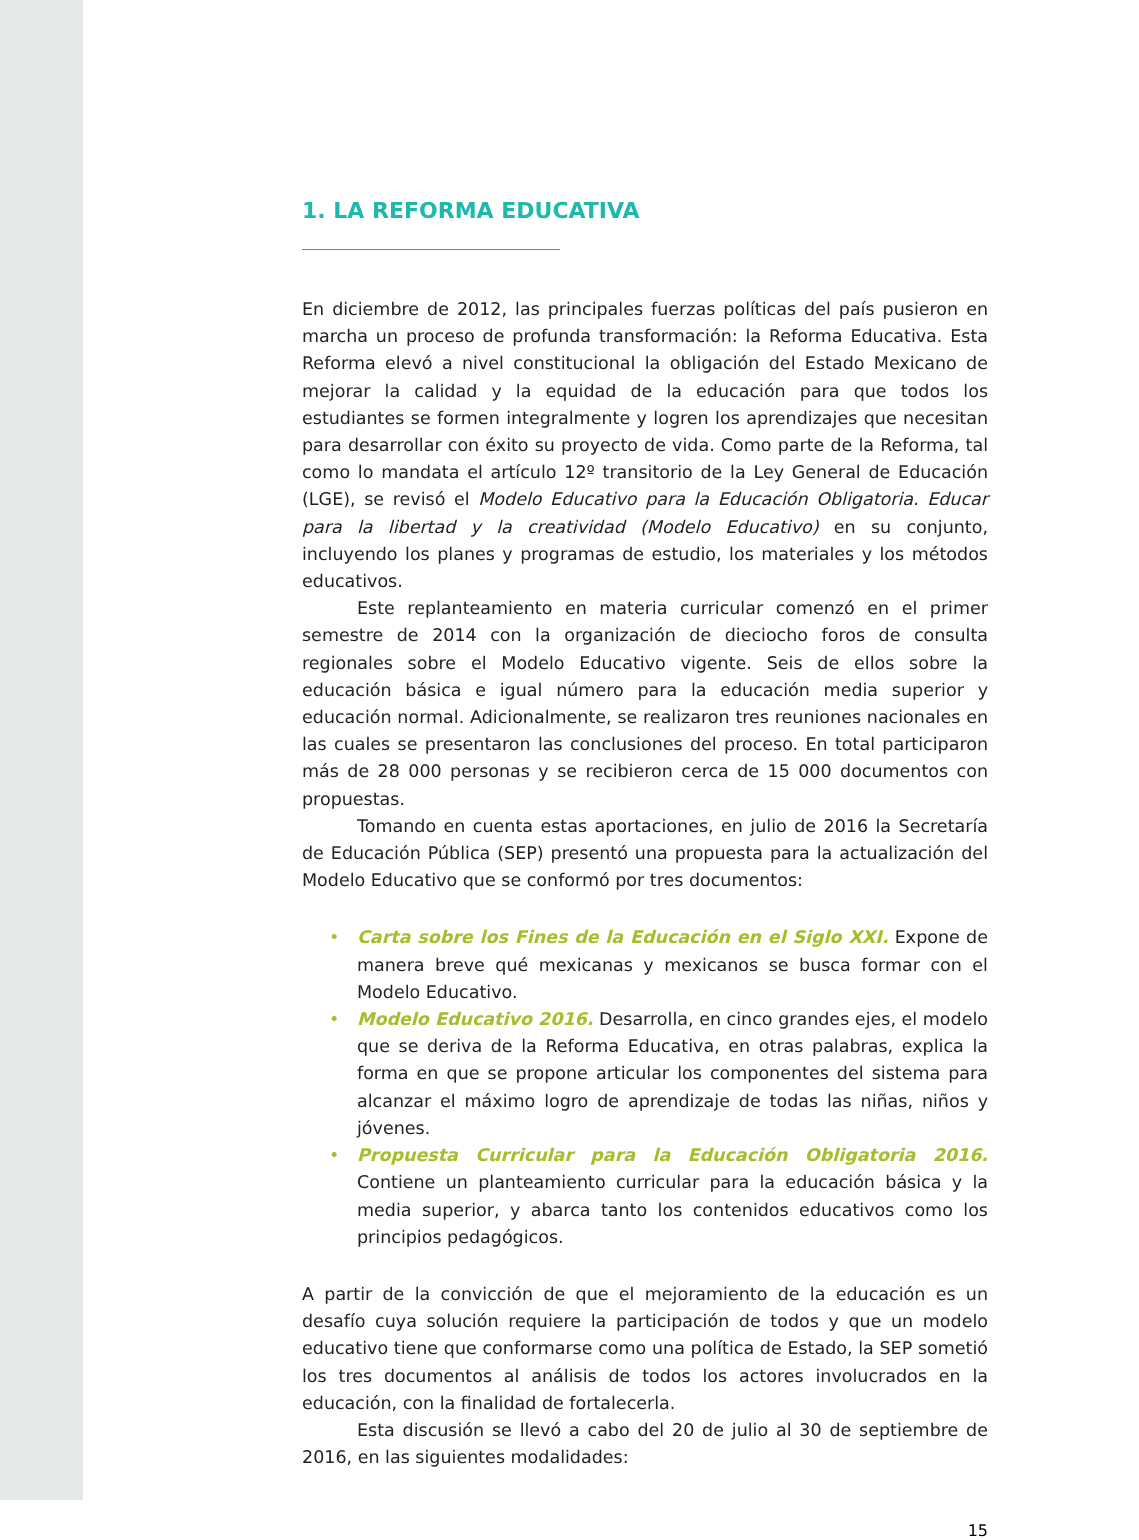1. LA REFORMA EDUCATIVA
En diciembre de 2012, las principales fuerzas políticas del país pusieron en marcha un proceso de profunda transformación: la Reforma Educativa. Esta Reforma elevó a nivel constitucional la obligación del Estado Mexicano de mejorar la calidad y la equidad de la educación para que todos los estudiantes se formen integralmente y logren los aprendizajes que necesitan para desarrollar con éxito su proyecto de vida. Como parte de la Reforma, tal como lo mandata el artículo 12º transitorio de la Ley General de Educación (LGE), se revisó el Modelo Educativo para la Educación Obligatoria. Educar para la libertad y la creatividad (Modelo Educativo) en su conjunto, incluyendo los planes y programas de estudio, los materiales y los métodos educativos.
Este replanteamiento en materia curricular comenzó en el primer semestre de 2014 con la organización de dieciocho foros de consulta regionales sobre el Modelo Educativo vigente. Seis de ellos sobre la educación básica e igual número para la educación media superior y educación normal. Adicionalmente, se realizaron tres reuniones nacionales en las cuales se presentaron las conclusiones del proceso. En total participaron más de 28 000 personas y se recibieron cerca de 15 000 documentos con propuestas.
Tomando en cuenta estas aportaciones, en julio de 2016 la Secretaría de Educación Pública (SEP) presentó una propuesta para la actualización del Modelo Educativo que se conformó por tres documentos:
• Carta sobre los Fines de la Educación en el Siglo XXI. Expone de manera breve qué mexicanas y mexicanos se busca formar con el Modelo Educativo.
• Modelo Educativo 2016. Desarrolla, en cinco grandes ejes, el modelo que se deriva de la Reforma Educativa, en otras palabras, explica la forma en que se propone articular los componentes del sistema para alcanzar el máximo logro de aprendizaje de todas las niñas, niños y jóvenes.
• Propuesta Curricular para la Educación Obligatoria 2016. Contiene un planteamiento curricular para la educación básica y la media superior, y abarca tanto los contenidos educativos como los principios pedagógicos.
A partir de la convicción de que el mejoramiento de la educación es un desafío cuya solución requiere la participación de todos y que un modelo educativo tiene que conformarse como una política de Estado, la SEP sometió los tres documentos al análisis de todos los actores involucrados en la educación, con la finalidad de fortalecerla.
Esta discusión se llevó a cabo del 20 de julio al 30 de septiembre de 2016, en las siguientes modalidades:
15